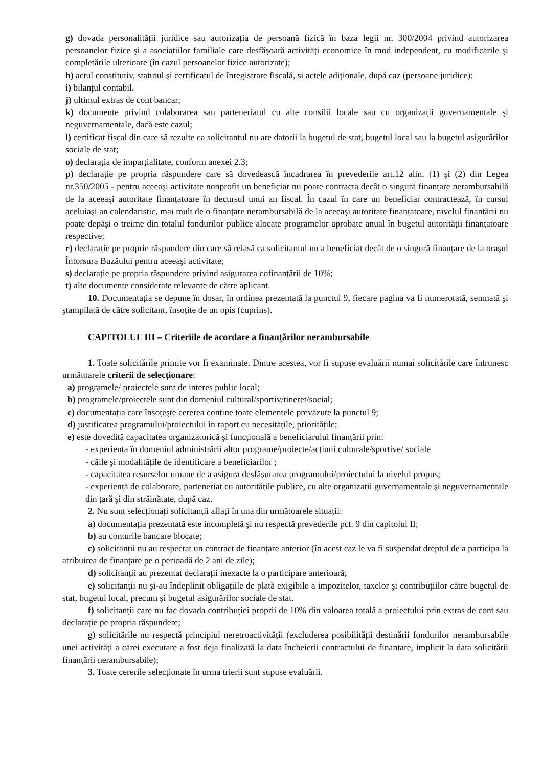g) dovada personalității juridice sau autorizația de persoană fizică în baza legii nr. 300/2004 privind autorizarea persoanelor fizice şi a asociațiilor familiale care desfăşoară activități economice în mod independent, cu modificările şi completările ulterioare (în cazul persoanelor fizice autorizate);
h) actul constitutiv, statutul şi certificatul de înregistrare fiscală, si actele adiționale, după caz (persoane juridice);
i) bilanțul contabil.
j) ultimul extras de cont bancar;
k) documente privind colaborarea sau parteneriatul cu alte consilii locale sau cu organizații guvernamentale şi neguvernamentale, dacă este cazul;
l) certificat fiscal din care să rezulte ca solicitantul nu are datorii la bugetul de stat, bugetul local sau la bugetul asigurărilor sociale de stat;
o) declarația de imparțialitate, conform anexei 2.3;
p) declarație pe propria răspundere care să dovedească încadrarea în prevederile art.12 alin. (1) şi (2) din Legea nr.350/2005 - pentru aceeaşi activitate nonprofit un beneficiar nu poate contracta decât o singură finanțare nerambursabilă de la aceeaşi autoritate finanțatoare în decursul unui an fiscal. În cazul în care un beneficiar contractează, în cursul aceluiaşi an calendaristic, mai mult de o finanțare nerambursabilă de la aceeaşi autoritate finanțatoare, nivelul finanțării nu poate depăşi o treime din totalul fondurilor publice alocate programelor aprobate anual în bugetul autorității finanțatoare respective;
r) declarație pe proprie răspundere din care să reiasă ca solicitantul nu a beneficiat decât de o singură finanțare de la oraşul Întorsura Buzăului pentru aceeaşi activitate;
s) declarație pe propria răspundere privind asigurarea cofinanțării de 10%;
t) alte documente considerate relevante de către aplicant.
10. Documentația se depune în dosar, în ordinea prezentată la punctul 9, fiecare pagina va fi numerotată, semnată şi ştampilată de către solicitant, însoțite de un opis (cuprins).
CAPITOLUL III – Criteriile de acordare a finanțărilor nerambursabile
1. Toate solicitările primite vor fi examinate. Dintre acestea, vor fi supuse evaluării numai solicitările care întrunesc următoarele criterii de selecționare:
a) programele/ proiectele sunt de interes public local;
b) programele/proiectele sunt din domeniul cultural/sportiv/tineret/social;
c) documentația care însoțeşte cererea conține toate elementele prevăzute la punctul 9;
d) justificarea programului/proiectului în raport cu necesitățile, prioritățile;
e) este dovedită capacitatea organizatorică şi funcțională a beneficiarului finanțării prin:
- experiența în domeniul administrării altor programe/proiecte/acțiuni culturale/sportive/ sociale
- căile şi modalitățile de identificare a beneficiarilor ;
- capacitatea resurselor umane de a asigura desfăşurarea programului/proiectului la nivelul propus;
- experiență de colaborare, parteneriat cu autoritățile publice, cu alte organizații guvernamentale şi neguvernamentale din țară şi din străinătate, după caz.
2. Nu sunt selecționați solicitanții aflați în una din următoarele situații:
a) documentația prezentată este incompletă şi nu respectă prevederile pct. 9 din capitolul II;
b) au conturile bancare blocate;
c) solicitanții nu au respectat un contract de finanțare anterior (în acest caz le va fi suspendat dreptul de a participa la atribuirea de finanțare pe o perioadă de 2 ani de zile);
d) solicitanții au prezentat declarații inexacte la o participare anterioară;
e) solicitanții nu şi-au îndeplinit obligațiile de plată exigibile a impozitelor, taxelor şi contribuțiilor către bugetul de stat, bugetul local, precum şi bugetul asigurărilor sociale de stat.
f) solicitanții care nu fac dovada contribuției proprii de 10% din valoarea totală a proiectului prin extras de cont sau declarație pe propria răspundere;
g) solicitările nu respectă principiul neretroactivității (excluderea posibilității destinării fondurilor nerambursabile unei activități a cărei executare a fost deja finalizată la data încheierii contractului de finanțare, implicit la data solicitării finanțării nerambursabile);
3. Toate cererile selecționate în urma trierii sunt supuse evaluării.